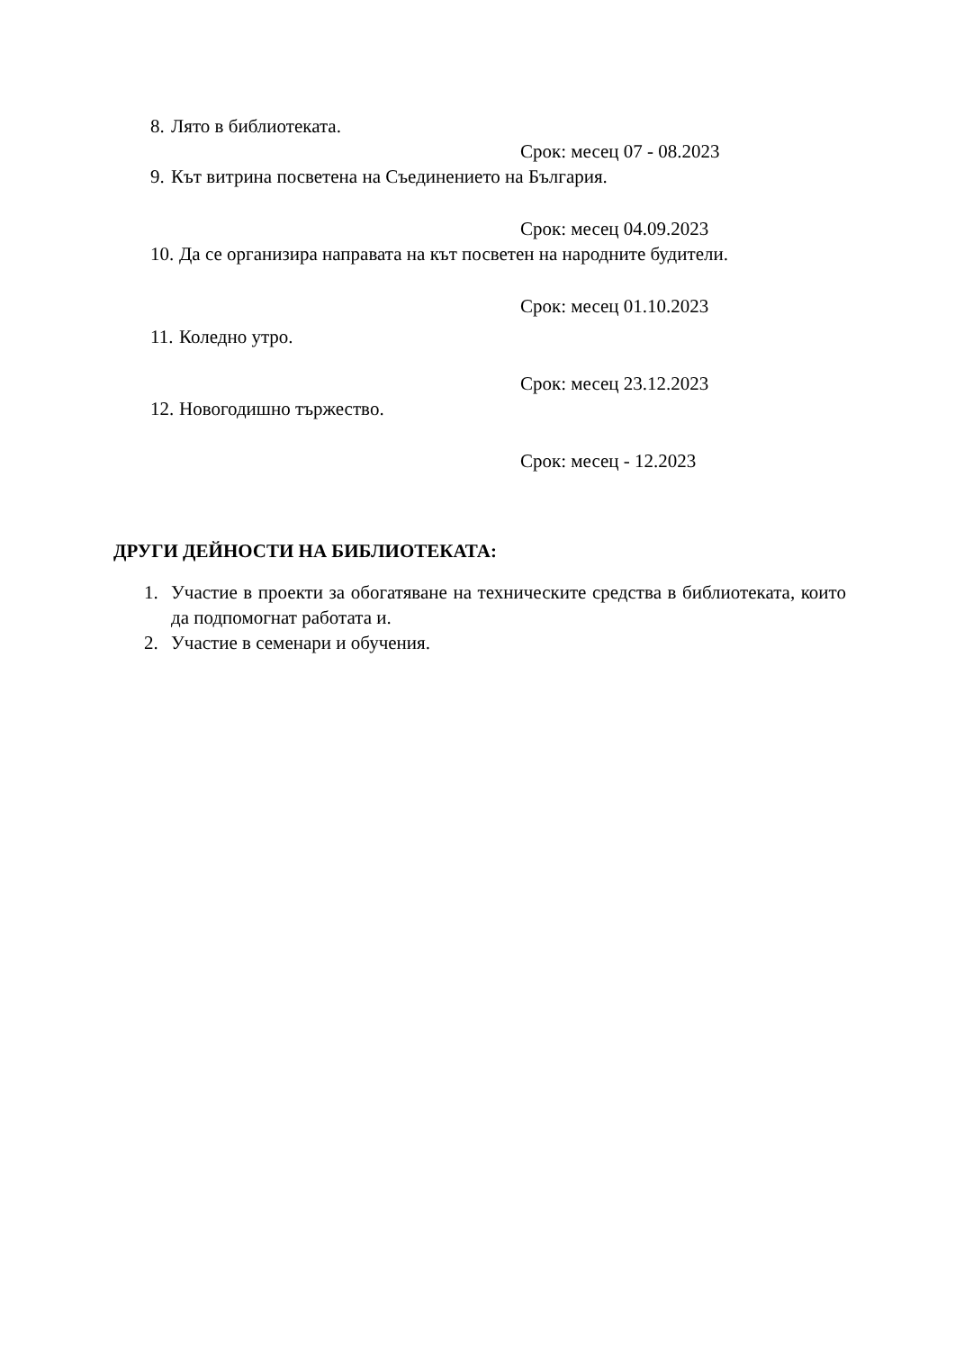8. Лято в библиотеката.
Срок: месец 07 - 08.2023
9. Кът витрина посветена на Съединението на България.
Срок: месец 04.09.2023
10. Да се организира направата на кът посветен на народните будители.
Срок: месец 01.10.2023
11. Коледно утро.
Срок: месец 23.12.2023
12. Новогодишно тържество.
Срок: месец - 12.2023
ДРУГИ ДЕЙНОСТИ НА БИБЛИОТЕКАТА:
1. Участие в проекти за обогатяване на техническите средства в библиотеката, които да подпомогнат работата и.
2. Участие в семенари и обучения.